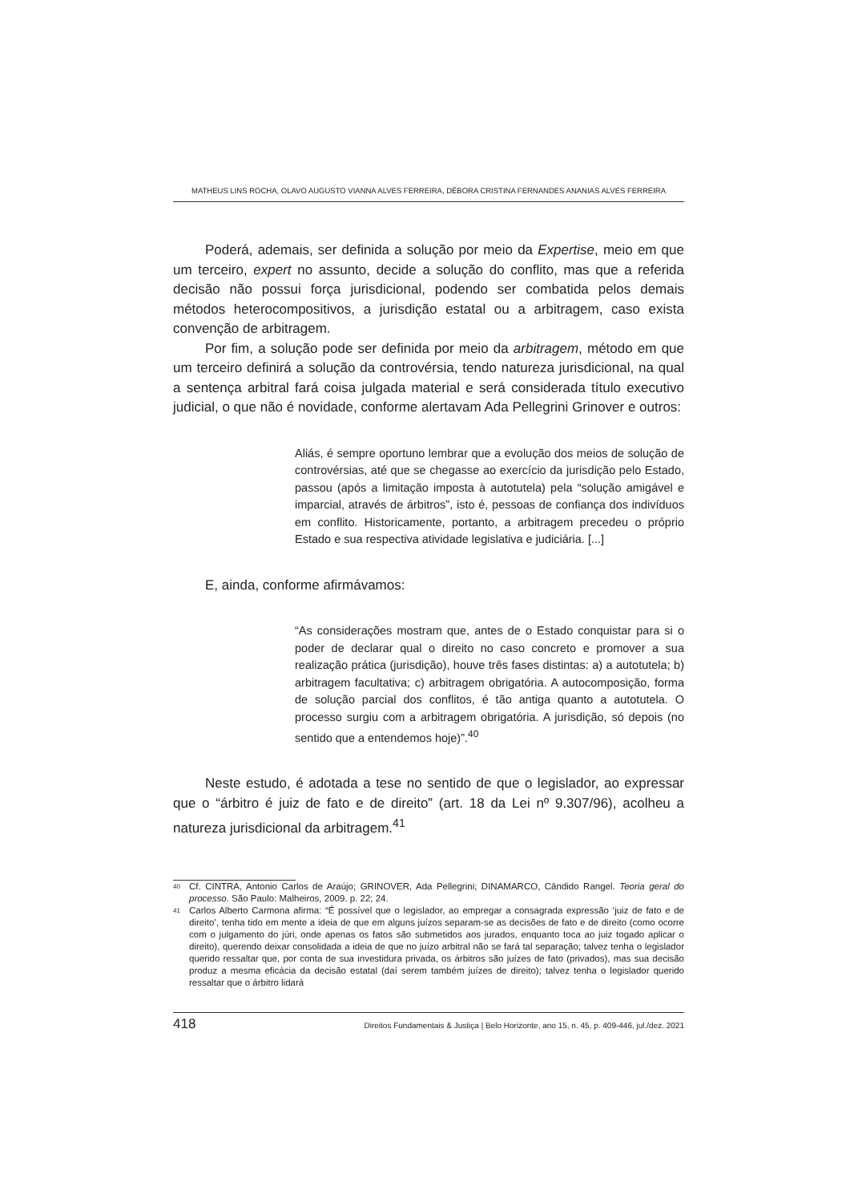MATHEUS LINS ROCHA, OLAVO AUGUSTO VIANNA ALVES FERREIRA, DÉBORA CRISTINA FERNANDES ANANIAS ALVES FERREIRA
Poderá, ademais, ser definida a solução por meio da Expertise, meio em que um terceiro, expert no assunto, decide a solução do conflito, mas que a referida decisão não possui força jurisdicional, podendo ser combatida pelos demais métodos heterocompositivos, a jurisdição estatal ou a arbitragem, caso exista convenção de arbitragem.
Por fim, a solução pode ser definida por meio da arbitragem, método em que um terceiro definirá a solução da controvérsia, tendo natureza jurisdicional, na qual a sentença arbitral fará coisa julgada material e será considerada título executivo judicial, o que não é novidade, conforme alertavam Ada Pellegrini Grinover e outros:
Aliás, é sempre oportuno lembrar que a evolução dos meios de solução de controvérsias, até que se chegasse ao exercício da jurisdição pelo Estado, passou (após a limitação imposta à autotutela) pela “solução amigável e imparcial, através de árbitros”, isto é, pessoas de confiança dos indivíduos em conflito. Historicamente, portanto, a arbitragem precedeu o próprio Estado e sua respectiva atividade legislativa e judiciária. [...]
E, ainda, conforme afirmávamos:
“As considerações mostram que, antes de o Estado conquistar para si o poder de declarar qual o direito no caso concreto e promover a sua realização prática (jurisdição), houve três fases distintas: a) a autotutela; b) arbitragem facultativa; c) arbitragem obrigatória. A autocomposição, forma de solução parcial dos conflitos, é tão antiga quanto a autotutela. O processo surgiu com a arbitragem obrigatória. A jurisdição, só depois (no sentido que a entendemos hoje)”.<sup>40</sup>
Neste estudo, é adotada a tese no sentido de que o legislador, ao expressar que o “árbitro é juiz de fato e de direito” (art. 18 da Lei nº 9.307/96), acolheu a natureza jurisdicional da arbitragem.<sup>41</sup>
40 Cf. CINTRA, Antonio Carlos de Araújo; GRINOVER, Ada Pellegrini; DINAMARCO, Cândido Rangel. Teoria geral do processo. São Paulo: Malheiros, 2009. p. 22; 24.
41 Carlos Alberto Carmona afirma: “É possível que o legislador, ao empregar a consagrada expressão ‘juiz de fato e de direito’, tenha tido em mente a ideia de que em alguns juízos separam-se as decisões de fato e de direito (como ocorre com o julgamento do júri, onde apenas os fatos são submetidos aos jurados, enquanto toca ao juiz togado aplicar o direito), querendo deixar consolidada a ideia de que no juízo arbitral não se fará tal separação; talvez tenha o legislador querido ressaltar que, por conta de sua investidura privada, os árbitros são juízes de fato (privados), mas sua decisão produz a mesma eficácia da decisão estatal (daí serem também juízes de direito); talvez tenha o legislador querido ressaltar que o árbitro lidará
418 Direitos Fundamentais & Justiça | Belo Horizonte, ano 15, n. 45, p. 409-446, jul./dez. 2021